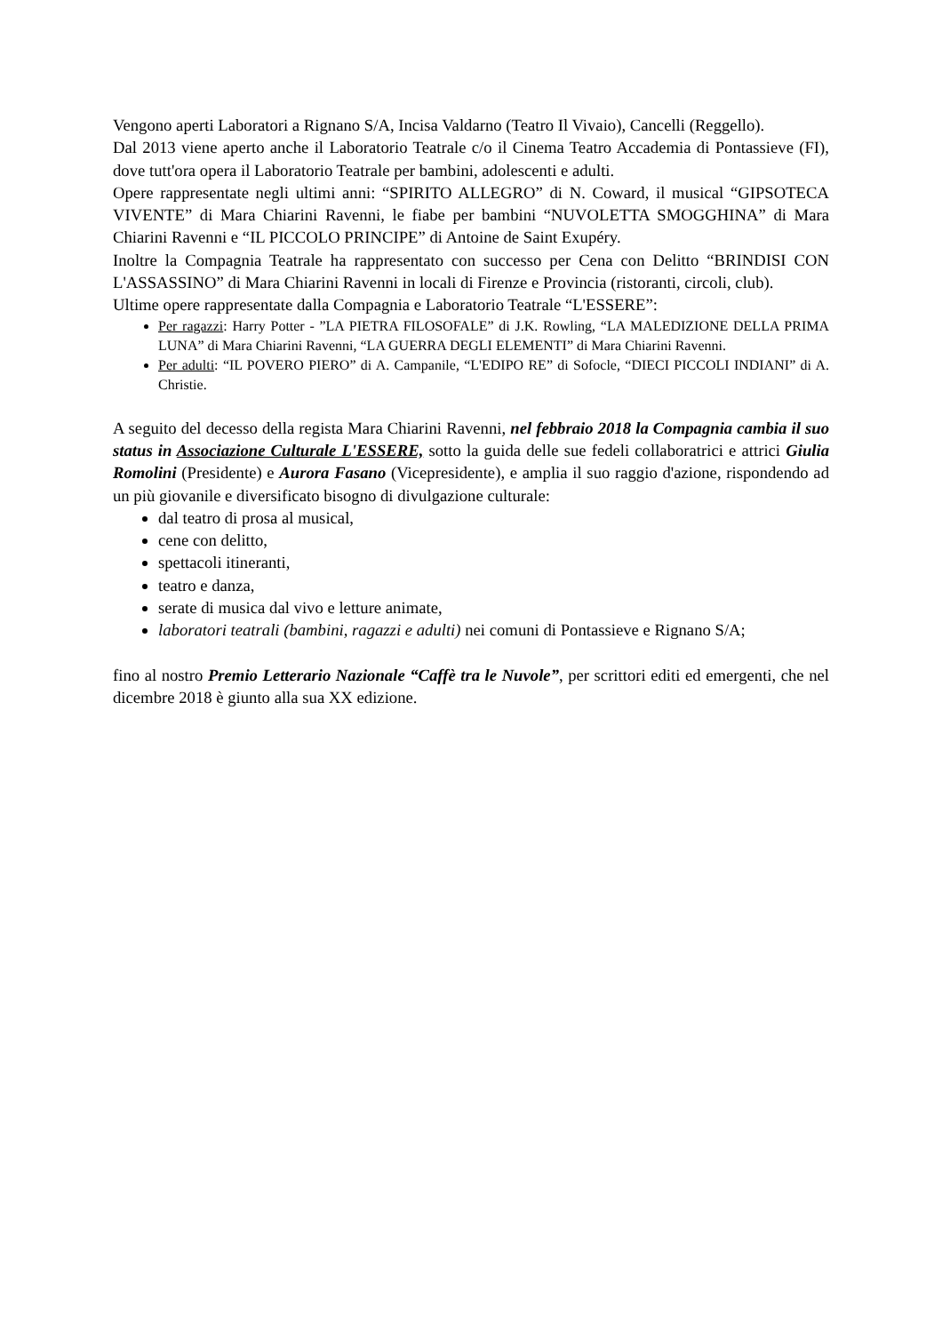Vengono aperti Laboratori a Rignano S/A, Incisa Valdarno (Teatro Il Vivaio), Cancelli (Reggello).
Dal 2013 viene aperto anche il Laboratorio Teatrale c/o il Cinema Teatro Accademia di Pontassieve (FI), dove tutt'ora opera il Laboratorio Teatrale per bambini, adolescenti e adulti.
Opere rappresentate negli ultimi anni: “SPIRITO ALLEGRO” di N. Coward, il musical “GIPSOTECA VIVENTE” di Mara Chiarini Ravenni, le fiabe per bambini “NUVOLETTA SMOGGHINA” di Mara Chiarini Ravenni e “IL PICCOLO PRINCIPE” di Antoine de Saint Exupéry.
Inoltre la Compagnia Teatrale ha rappresentato con successo per Cena con Delitto “BRINDISI CON L'ASSASSINO” di Mara Chiarini Ravenni in locali di Firenze e Provincia (ristoranti, circoli, club).
Ultime opere rappresentate dalla Compagnia e Laboratorio Teatrale “L'ESSERE”:
Per ragazzi: Harry Potter - ”LA PIETRA FILOSOFALE” di J.K. Rowling, “LA MALEDIZIONE DELLA PRIMA LUNA” di Mara Chiarini Ravenni, “LA GUERRA DEGLI ELEMENTI” di Mara Chiarini Ravenni.
Per adulti: “IL POVERO PIERO” di A. Campanile, “L'EDIPO RE” di Sofocle, “DIECI PICCOLI INDIANI” di A. Christie.
A seguito del decesso della regista Mara Chiarini Ravenni, nel febbraio 2018 la Compagnia cambia il suo status in Associazione Culturale L'ESSERE, sotto la guida delle sue fedeli collaboratrici e attrici Giulia Romolini (Presidente) e Aurora Fasano (Vicepresidente), e amplia il suo raggio d'azione, rispondendo ad un più giovanile e diversificato bisogno di divulgazione culturale:
dal teatro di prosa al musical,
cene con delitto,
spettacoli itineranti,
teatro e danza,
serate di musica dal vivo e letture animate,
laboratori teatrali (bambini, ragazzi e adulti) nei comuni di Pontassieve e Rignano S/A;
fino al nostro Premio Letterario Nazionale “Caffè tra le Nuvole”, per scrittori editi ed emergenti, che nel dicembre 2018 è giunto alla sua XX edizione.